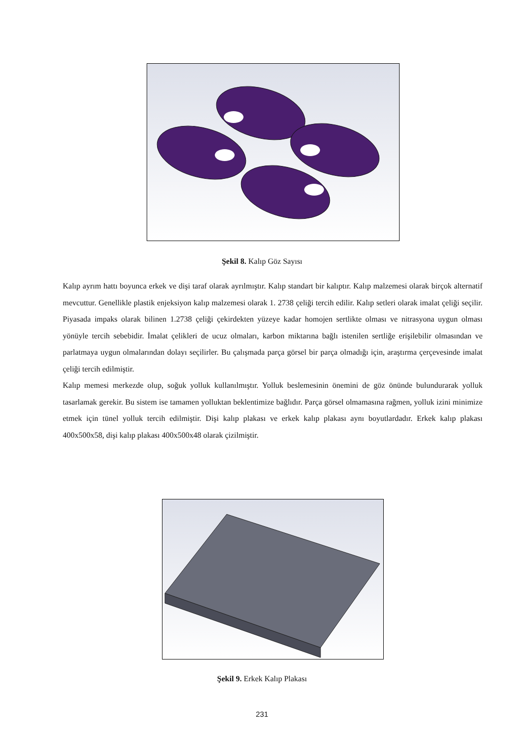Şekil 8. Kalıp Göz Sayısı
Kalıp ayrım hattı boyunca erkek ve dişi taraf olarak ayrılmıştır. Kalıp standart bir kalıptır. Kalıp malzemesi olarak birçok alternatif mevcuttur. Genellikle plastik enjeksiyon kalıp malzemesi olarak 1. 2738 çeliği tercih edilir. Kalıp setleri olarak imalat çeliği seçilir. Piyasada impaks olarak bilinen 1.2738 çeliği çekirdekten yüzeye kadar homojen sertlikte olması ve nitrasyona uygun olması yönüyle tercih sebebidir. İmalat çelikleri de ucuz olmaları, karbon miktarına bağlı istenilen sertliğe erişilebilir olmasından ve parlatmaya uygun olmalarından dolayı seçilirler. Bu çalışmada parça görsel bir parça olmadığı için, araştırma çerçevesinde imalat çeliği tercih edilmiştir.
Kalıp memesi merkezde olup, soğuk yolluk kullanılmıştır. Yolluk beslemesinin önemini de göz önünde bulundurarak yolluk tasarlamak gerekir. Bu sistem ise tamamen yolluktan beklentimize bağlıdır. Parça görsel olmamasına rağmen, yolluk izini minimize etmek için tünel yolluk tercih edilmiştir. Dişi kalıp plakası ve erkek kalıp plakası aynı boyutlardadır. Erkek kalıp plakası 400x500x58, dişi kalıp plakası 400x500x48 olarak çizilmiştir.
Şekil 9. Erkek Kalıp Plakası
231